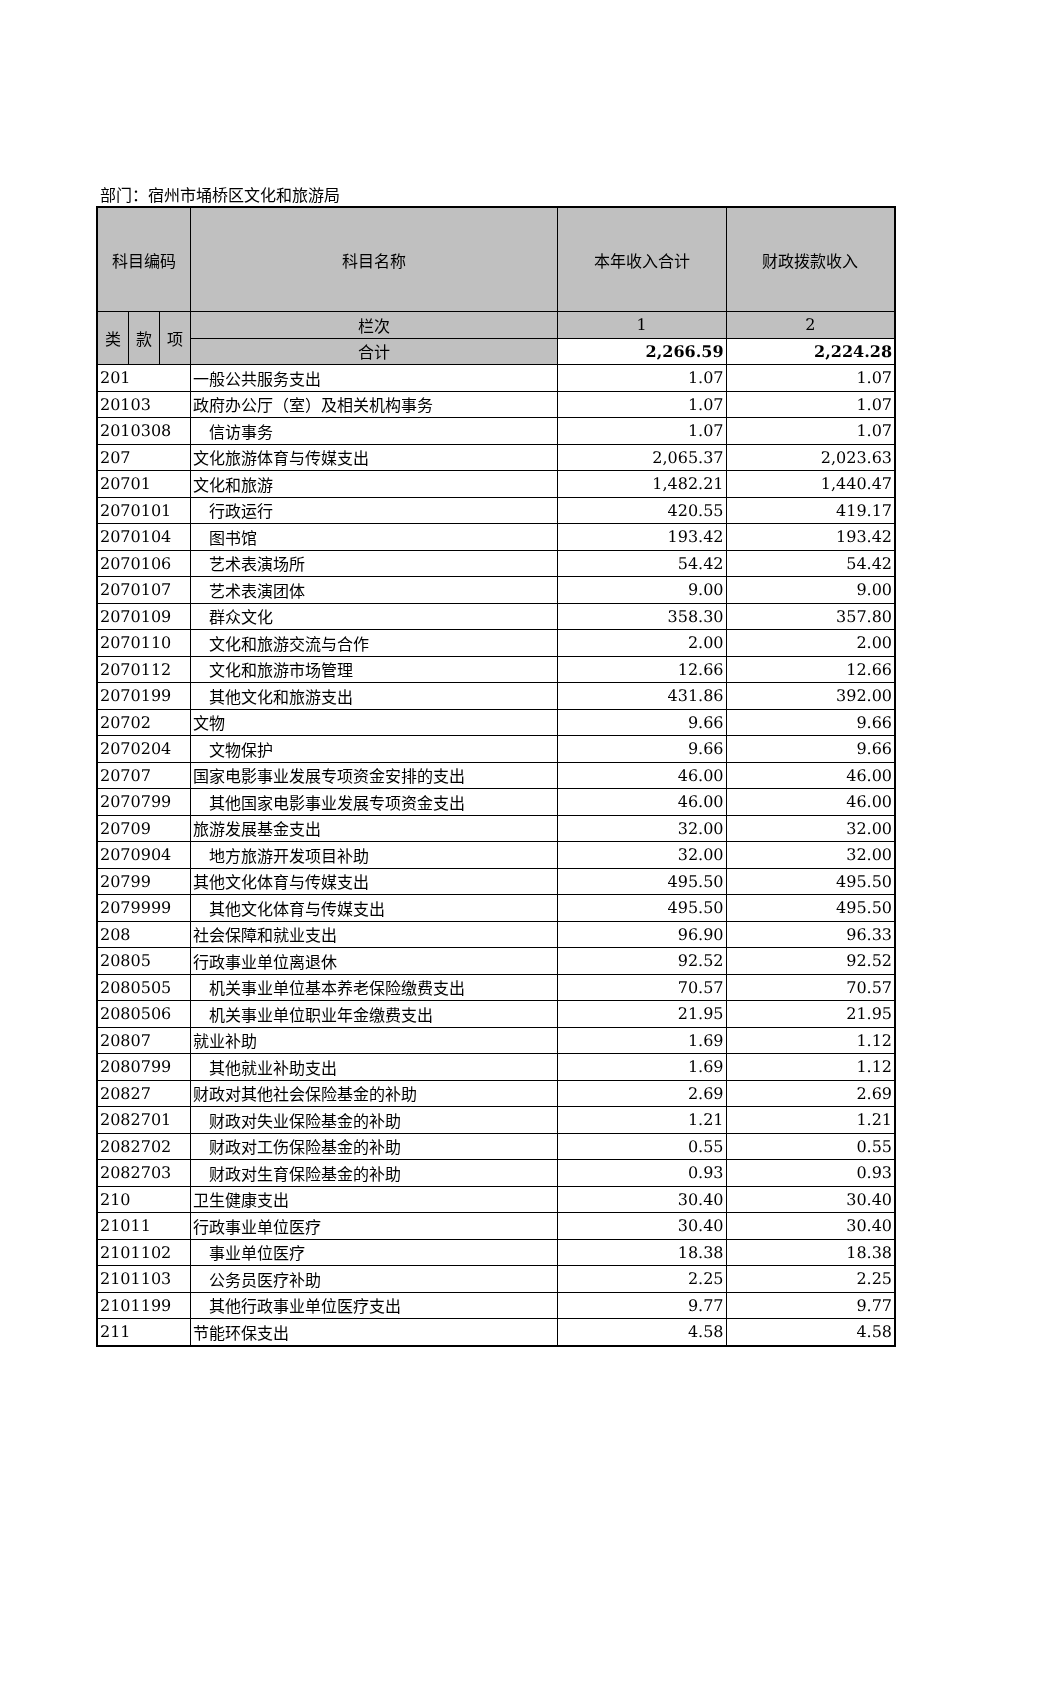部门：宿州市埇桥区文化和旅游局
| 科目编码 | | | 科目名称 | 本年收入合计 | 财政拨款收入 |
| --- | --- | --- | --- | --- | --- |
| 类 | 款 | 项 | 栏次 | 1 | 2 |
| | | | 合计 | 2,266.59 | 2,224.28 |
| 201 | | | 一般公共服务支出 | 1.07 | 1.07 |
| 20103 | | | 政府办公厅（室）及相关机构事务 | 1.07 | 1.07 |
| 2010308 | | | 信访事务 | 1.07 | 1.07 |
| 207 | | | 文化旅游体育与传媒支出 | 2,065.37 | 2,023.63 |
| 20701 | | | 文化和旅游 | 1,482.21 | 1,440.47 |
| 2070101 | | | 行政运行 | 420.55 | 419.17 |
| 2070104 | | | 图书馆 | 193.42 | 193.42 |
| 2070106 | | | 艺术表演场所 | 54.42 | 54.42 |
| 2070107 | | | 艺术表演团体 | 9.00 | 9.00 |
| 2070109 | | | 群众文化 | 358.30 | 357.80 |
| 2070110 | | | 文化和旅游交流与合作 | 2.00 | 2.00 |
| 2070112 | | | 文化和旅游市场管理 | 12.66 | 12.66 |
| 2070199 | | | 其他文化和旅游支出 | 431.86 | 392.00 |
| 20702 | | | 文物 | 9.66 | 9.66 |
| 2070204 | | | 文物保护 | 9.66 | 9.66 |
| 20707 | | | 国家电影事业发展专项资金安排的支出 | 46.00 | 46.00 |
| 2070799 | | | 其他国家电影事业发展专项资金支出 | 46.00 | 46.00 |
| 20709 | | | 旅游发展基金支出 | 32.00 | 32.00 |
| 2070904 | | | 地方旅游开发项目补助 | 32.00 | 32.00 |
| 20799 | | | 其他文化体育与传媒支出 | 495.50 | 495.50 |
| 2079999 | | | 其他文化体育与传媒支出 | 495.50 | 495.50 |
| 208 | | | 社会保障和就业支出 | 96.90 | 96.33 |
| 20805 | | | 行政事业单位离退休 | 92.52 | 92.52 |
| 2080505 | | | 机关事业单位基本养老保险缴费支出 | 70.57 | 70.57 |
| 2080506 | | | 机关事业单位职业年金缴费支出 | 21.95 | 21.95 |
| 20807 | | | 就业补助 | 1.69 | 1.12 |
| 2080799 | | | 其他就业补助支出 | 1.69 | 1.12 |
| 20827 | | | 财政对其他社会保险基金的补助 | 2.69 | 2.69 |
| 2082701 | | | 财政对失业保险基金的补助 | 1.21 | 1.21 |
| 2082702 | | | 财政对工伤保险基金的补助 | 0.55 | 0.55 |
| 2082703 | | | 财政对生育保险基金的补助 | 0.93 | 0.93 |
| 210 | | | 卫生健康支出 | 30.40 | 30.40 |
| 21011 | | | 行政事业单位医疗 | 30.40 | 30.40 |
| 2101102 | | | 事业单位医疗 | 18.38 | 18.38 |
| 2101103 | | | 公务员医疗补助 | 2.25 | 2.25 |
| 2101199 | | | 其他行政事业单位医疗支出 | 9.77 | 9.77 |
| 211 | | | 节能环保支出 | 4.58 | 4.58 |